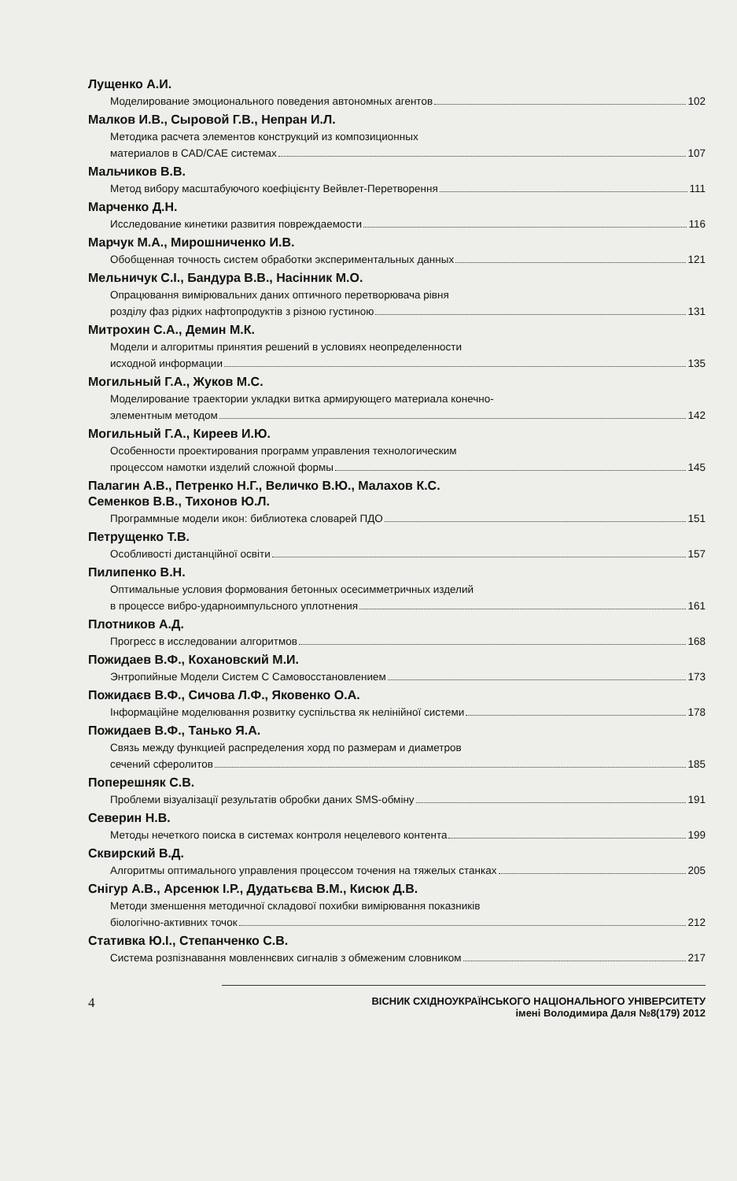Лущенко А.И.
Моделирование эмоционального поведения автономных агентов 102
Малков И.В., Сыровой Г.В., Непран И.Л.
Методика расчета элементов конструкций из композиционных
материалов в CAD/CAE системах 107
Мальчиков В.В.
Метод вибору масштабуючого коефіцієнту Вейвлет-Перетворення 111
Марченко Д.Н.
Исследование кинетики развития повреждаемости 116
Марчук М.А., Мирошниченко И.В.
Обобщенная точность систем обработки экспериментальных данных 121
Мельничук С.І., Бандура В.В., Насінник М.О.
Опрацювання вимірювальних даних оптичного перетворювача рівня
розділу фаз рідких нафтопродуктів з різною густиною 131
Митрохин С.А., Демин М.К.
Модели и алгоритмы принятия решений в условиях неопределенности
исходной информации 135
Могильный Г.А., Жуков М.С.
Моделирование траектории укладки витка армирующего материала конечно-
элементным методом 142
Могильный Г.А., Киреев И.Ю.
Особенности проектирования программ управления технологическим
процессом намотки изделий сложной формы 145
Палагин А.В., Петренко Н.Г., Величко В.Ю., Малахов К.С.
Семенков В.В., Тихонов Ю.Л.
Программные модели икон: библиотека словарей ПДО 151
Петрущенко Т.В.
Особливості дистанційної освіти 157
Пилипенко В.Н.
Оптимальные условия формования бетонных осесимметричных изделий
в процессе вибро-ударноимпульсного уплотнения 161
Плотников А.Д.
Прогресс в исследовании алгоритмов 168
Пожидаев В.Ф., Кохановский М.И.
Энтропийные Модели Систем С Самовосстановлением 173
Пожидаєв В.Ф., Сичова Л.Ф., Яковенко О.А.
Інформаційне моделювання розвитку суспільства як нелінійної системи 178
Пожидаев В.Ф., Танько Я.А.
Связь между функцией распределения хорд по размерам и диаметров
сечений сферолитов 185
Поперешняк С.В.
Проблеми візуалізації результатів обробки даних SMS-обміну 191
Северин Н.В.
Методы нечеткого поиска в системах контроля нецелевого контента 199
Сквирский В.Д.
Алгоритмы оптимального управления процессом точения на тяжелых станках 205
Снігур А.В., Арсенюк І.Р., Дудатьєва В.М., Кисюк Д.В.
Методи зменшення методичної складової похибки вимірювання показників
біологічно-активних точок 212
Стативка Ю.І., Степанченко С.В.
Система розпізнавання мовленнєвих сигналів з обмеженим словником 217
4 ВІСНИК СХІДНОУКРАЇНСЬКОГО НАЦІОНАЛЬНОГО УНІВЕРСИТЕТУ
імені Володимира Даля №8(179) 2012